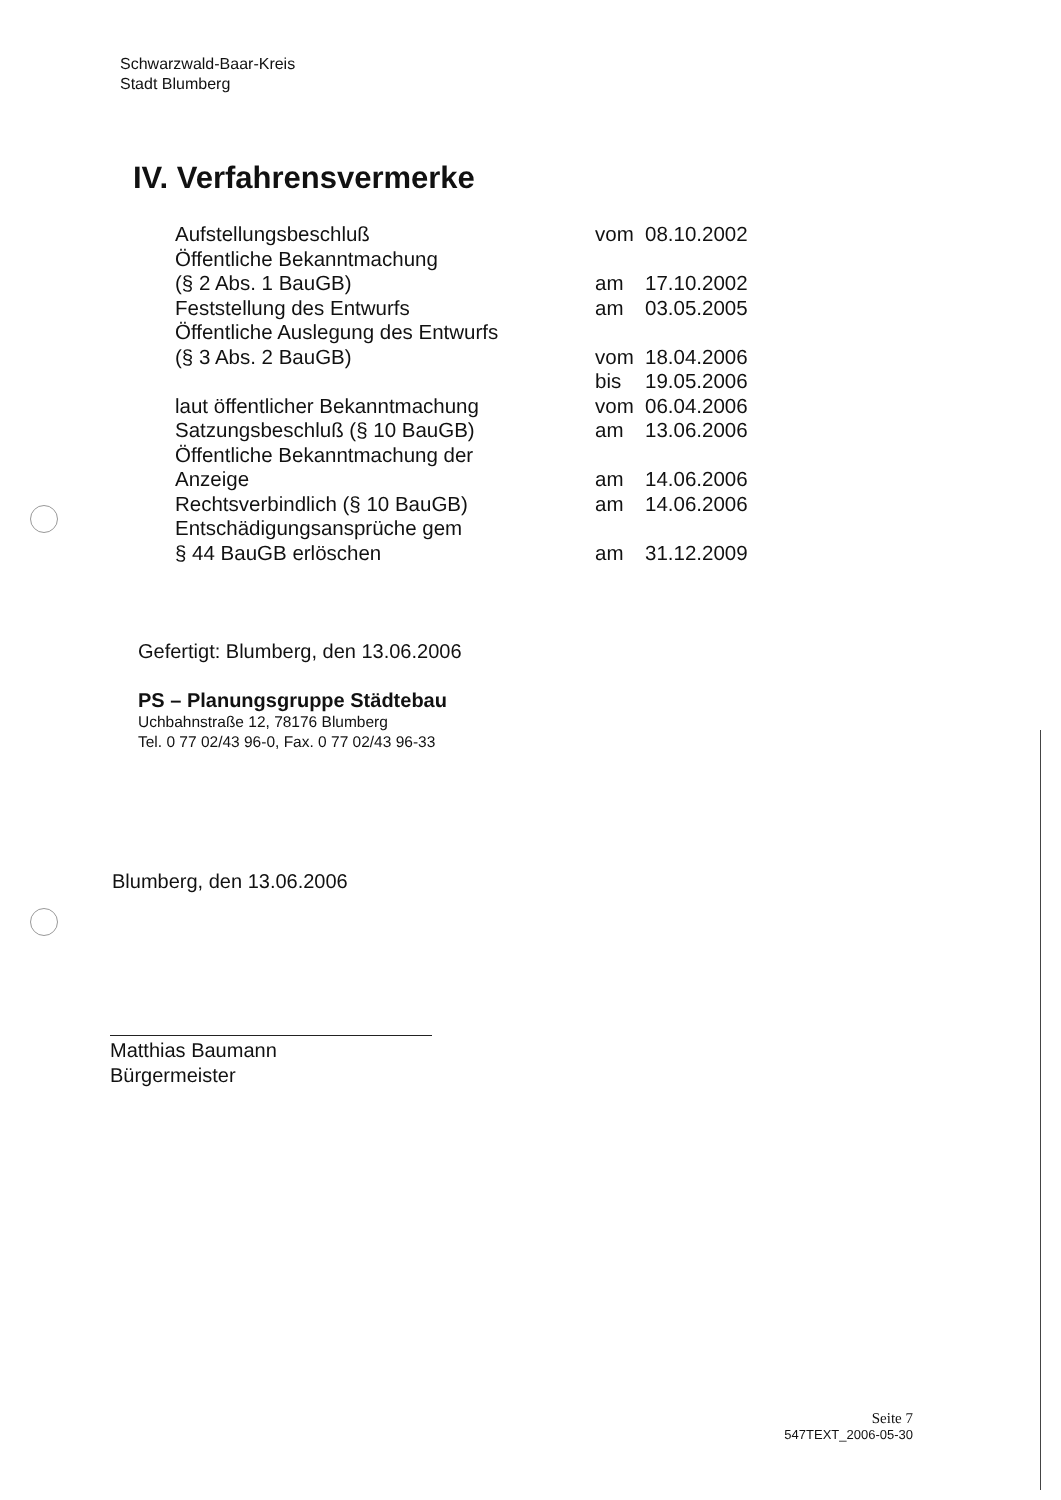Schwarzwald-Baar-Kreis
Stadt Blumberg
IV. Verfahrensvermerke
| Aufstellungsbeschluß | vom | 08.10.2002 |
| Öffentliche Bekanntmachung | | |
| (§ 2 Abs. 1 BauGB) | am | 17.10.2002 |
| Feststellung des Entwurfs | am | 03.05.2005 |
| Öffentliche Auslegung des Entwurfs | | |
| (§ 3 Abs. 2 BauGB) | vom | 18.04.2006 |
| | bis | 19.05.2006 |
| laut öffentlicher Bekanntmachung | vom | 06.04.2006 |
| Satzungsbeschluß (§ 10 BauGB) | am | 13.06.2006 |
| Öffentliche Bekanntmachung der | | |
| Anzeige | am | 14.06.2006 |
| Rechtsverbindlich (§ 10 BauGB) | am | 14.06.2006 |
| Entschädigungsansprüche gem | | |
| § 44 BauGB erlöschen | am | 31.12.2009 |
Gefertigt: Blumberg, den 13.06.2006
PS – Planungsgruppe Städtebau
Uchbahnstraße 12, 78176 Blumberg
Tel. 0 77 02/43 96-0, Fax. 0 77 02/43 96-33
Blumberg, den 13.06.2006
Matthias Baumann
Bürgermeister
Seite 7
547TEXT_2006-05-30